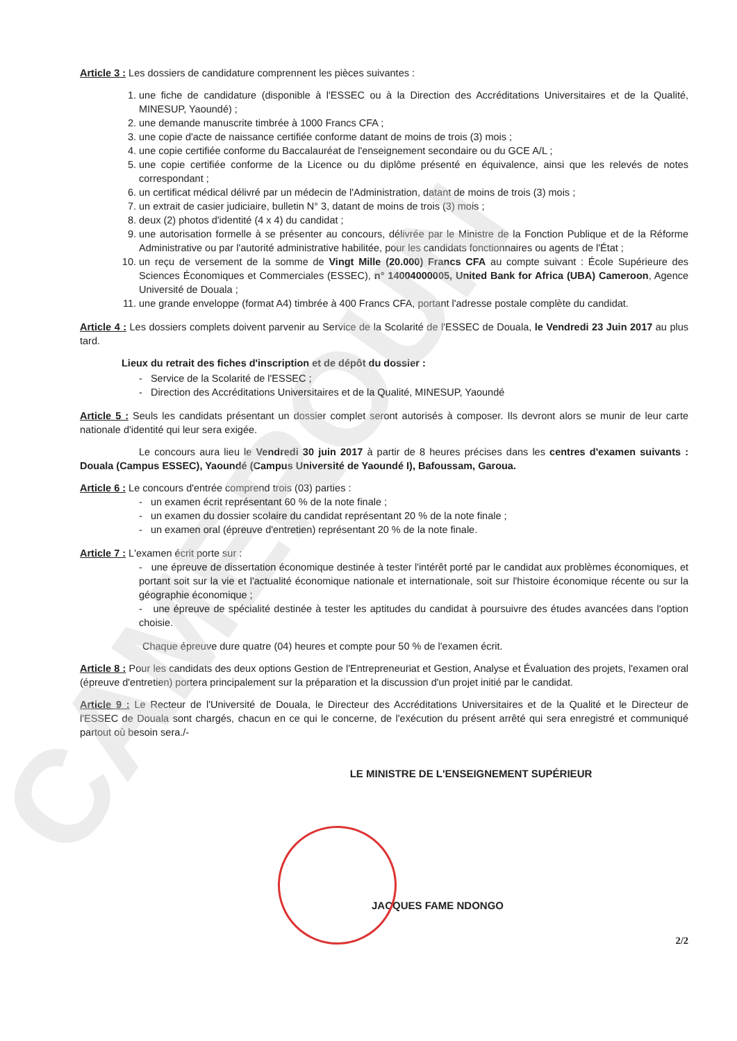CAMEROUN
Article 3 : Les dossiers de candidature comprennent les pièces suivantes :
1. une fiche de candidature (disponible à l'ESSEC ou à la Direction des Accréditations Universitaires et de la Qualité, MINESUP, Yaoundé) ;
2. une demande manuscrite timbrée à 1000 Francs CFA ;
3. une copie d'acte de naissance certifiée conforme datant de moins de trois (3) mois ;
4. une copie certifiée conforme du Baccalauréat de l'enseignement secondaire ou du GCE A/L ;
5. une copie certifiée conforme de la Licence ou du diplôme présenté en équivalence, ainsi que les relevés de notes correspondant ;
6. un certificat médical délivré par un médecin de l'Administration, datant de moins de trois (3) mois ;
7. un extrait de casier judiciaire, bulletin N° 3, datant de moins de trois (3) mois ;
8. deux (2) photos d'identité (4 x 4) du candidat ;
9. une autorisation formelle à se présenter au concours, délivrée par le Ministre de la Fonction Publique et de la Réforme Administrative ou par l'autorité administrative habilitée, pour les candidats fonctionnaires ou agents de l'État ;
10. un reçu de versement de la somme de Vingt Mille (20.000) Francs CFA au compte suivant : École Supérieure des Sciences Économiques et Commerciales (ESSEC), n° 14004000005, United Bank for Africa (UBA) Cameroon, Agence Université de Douala ;
11. une grande enveloppe (format A4) timbrée à 400 Francs CFA, portant l'adresse postale complète du candidat.
Article 4 : Les dossiers complets doivent parvenir au Service de la Scolarité de l'ESSEC de Douala, le Vendredi 23 Juin 2017 au plus tard.
Lieux du retrait des fiches d'inscription et de dépôt du dossier :
- Service de la Scolarité de l'ESSEC ;
- Direction des Accréditations Universitaires et de la Qualité, MINESUP, Yaoundé
Article 5 : Seuls les candidats présentant un dossier complet seront autorisés à composer. Ils devront alors se munir de leur carte nationale d'identité qui leur sera exigée.
Le concours aura lieu le Vendredi 30 juin 2017 à partir de 8 heures précises dans les centres d'examen suivants : Douala (Campus ESSEC), Yaoundé (Campus Université de Yaoundé I), Bafoussam, Garoua.
Article 6 : Le concours d'entrée comprend trois (03) parties :
- un examen écrit représentant 60 % de la note finale ;
- un examen du dossier scolaire du candidat représentant 20 % de la note finale ;
- un examen oral (épreuve d'entretien) représentant 20 % de la note finale.
Article 7 : L'examen écrit porte sur :
- une épreuve de dissertation économique destinée à tester l'intérêt porté par le candidat aux problèmes économiques, et portant soit sur la vie et l'actualité économique nationale et internationale, soit sur l'histoire économique récente ou sur la géographie économique ;
- une épreuve de spécialité destinée à tester les aptitudes du candidat à poursuivre des études avancées dans l'option choisie.
Chaque épreuve dure quatre (04) heures et compte pour 50 % de l'examen écrit.
Article 8 : Pour les candidats des deux options Gestion de l'Entrepreneuriat et Gestion, Analyse et Évaluation des projets, l'examen oral (épreuve d'entretien) portera principalement sur la préparation et la discussion d'un projet initié par le candidat.
Article 9 : Le Recteur de l'Université de Douala, le Directeur des Accréditations Universitaires et de la Qualité et le Directeur de l'ESSEC de Douala sont chargés, chacun en ce qui le concerne, de l'exécution du présent arrêté qui sera enregistré et communiqué partout où besoin sera./-
LE MINISTRE DE L'ENSEIGNEMENT SUPÉRIEUR
JACQUES FAME NDONGO
2/2